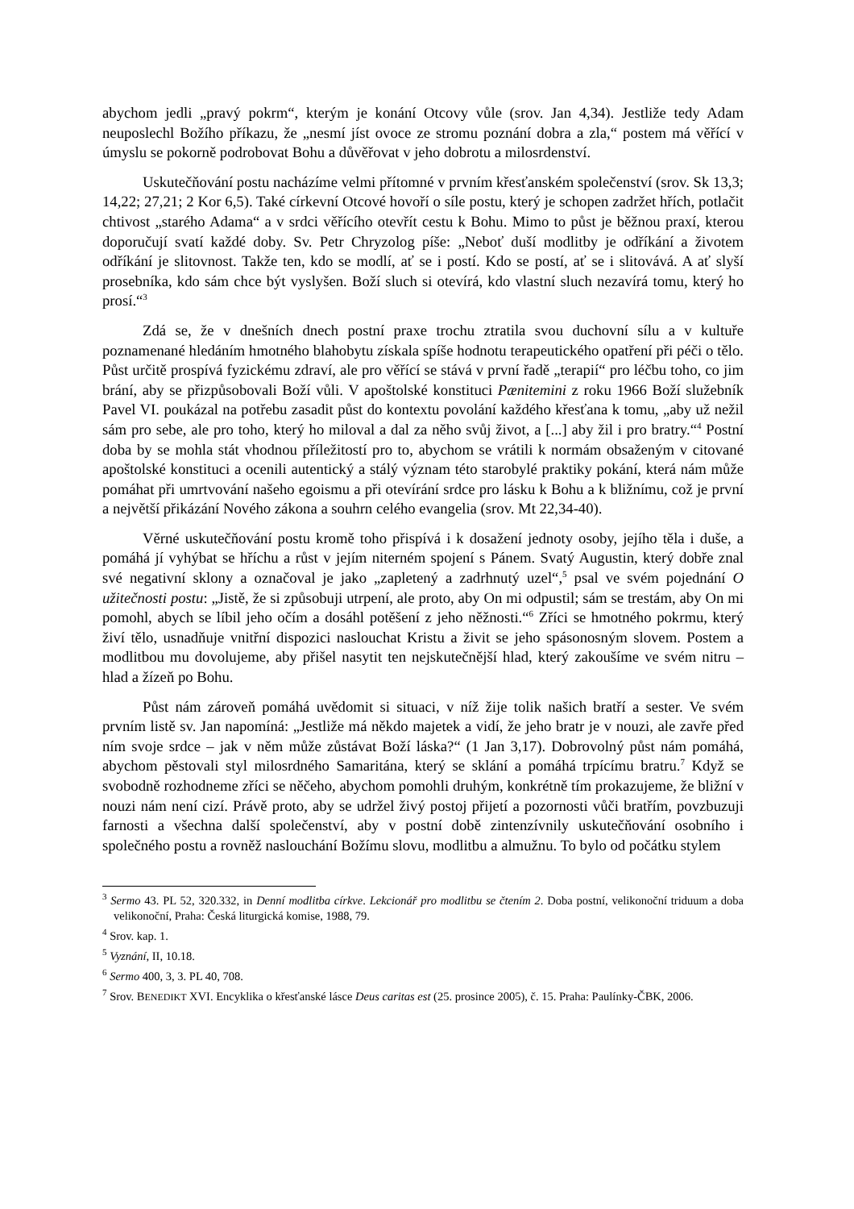abychom jedli „pravý pokrm“, kterým je konání Otcovy vůle (srov. Jan 4,34). Jestliže tedy Adam neuposlechl Božího příkazu, že „nesmí jíst ovoce ze stromu poznání dobra a zla,“ postem má věřící v úmyslu se pokorně podrobovat Bohu a důvěřovat v jeho dobrotu a milosrdenství.
Uskutečňování postu nacházíme velmi přítomné v prvním křesťanském společenství (srov. Sk 13,3; 14,22; 27,21; 2 Kor 6,5). Také církevní Otcové hovoří o síle postu, který je schopen zadržet hřích, potlačit chtivost „starého Adama“ a v srdci věřícího otevřít cestu k Bohu. Mimo to půst je běžnou praxí, kterou doporučují svatí každé doby. Sv. Petr Chryzolog píše: „Neboť duší modlitby je odříkání a životem odříkání je slitovnost. Takže ten, kdo se modlí, ať se i postí. Kdo se postí, ať se i slitovává. A ať slyší prosebníka, kdo sám chce být vyslyšen. Boží sluch si otevírá, kdo vlastní sluch nezavírá tomu, který ho prosí.“<sup>3</sup>
Zdá se, že v dnešních dnech postní praxe trochu ztratila svou duchovní sílu a v kultuře poznamenané hledáním hmotného blahobytu získala spíše hodnotu terapeutického opatření při péči o tělo. Půst určitě prospívá fyzickému zdraví, ale pro věřící se stává v první řadě „terapií“ pro léčbu toho, co jim brání, aby se přizpůsobovali Boží vůli. V apoštolské konstituci Pænitemini z roku 1966 Boží služebník Pavel VI. poukázal na potřebu zasadit půst do kontextu povolání každého křesťana k tomu, „aby už nežil sám pro sebe, ale pro toho, který ho miloval a dal za něho svůj život, a [...] aby žil i pro bratry.“<sup>4</sup> Postní doba by se mohla stát vhodnou příležitostí pro to, abychom se vrátili k normám obsaženým v citované apoštolské konstituci a ocenili autentický a stálý význam této starobylé praktiky pokání, která nám může pomáhat při umrtvování našeho egoismu a při otevírání srdce pro lásku k Bohu a k bližnímu, což je první a největší přikázání Nového zákona a souhrn celého evangelia (srov. Mt 22,34-40).
Věrné uskutečňování postu kromě toho přispívá i k dosažení jednoty osoby, jejího těla i duše, a pomáhá jí vyhýbat se hříchu a růst v jejím niterném spojení s Pánem. Svatý Augustin, který dobře znal své negativní sklony a označoval je jako „zapletený a zadrhnutý uzel“,<sup>5</sup> psal ve svém pojednání O užitečnosti postu: „Jistě, že si způsobuji utrpení, ale proto, aby On mi odpustil; sám se trestám, aby On mi pomohl, abych se líbil jeho očím a dosáhl potěšení z jeho něžnosti.“<sup>6</sup> Zříci se hmotného pokrmu, který živí tělo, usnadňuje vnitřní dispozici naslouchat Kristu a živit se jeho spásonosným slovem. Postem a modlitbou mu dovolujeme, aby přišel nasytit ten nejskutečnější hlad, který zakoušíme ve svém nitru – hlad a žízeň po Bohu.
Půst nám zároveň pomáhá uvědomit si situaci, v níž žije tolik našich bratří a sester. Ve svém prvním listě sv. Jan napomíná: „Jestliže má někdo majetek a vidí, že jeho bratr je v nouzi, ale zavře před ním svoje srdce – jak v něm může zůstávat Boží láska?“ (1 Jan 3,17). Dobrovolný půst nám pomáhá, abychom pěstovali styl milosrdného Samaritána, který se sklání a pomáhá trpícímu bratru.<sup>7</sup> Když se svobodně rozhodneme zříci se něčeho, abychom pomohli druhým, konkrétně tím prokazujeme, že bližní v nouzi nám není cizí. Právě proto, aby se udržel živý postoj přijetí a pozornosti vůči bratřím, povzbuzuji farnosti a všechna další společenství, aby v postní době zintenzívnily uskutečňování osobního i společného postu a rovněž naslouchání Božímu slovu, modlitbu a almužnu. To bylo od počátku stylem
<sup>3</sup> Sermo 43. PL 52, 320.332, in Denní modlitba církve. Lekcionář pro modlitbu se čtením 2. Doba postní, velikonoční triduum a doba velikonoční, Praha: Česká liturgická komise, 1988, 79.
<sup>4</sup> Srov. kap. 1.
<sup>5</sup> Vyznání, II, 10.18.
<sup>6</sup> Sermo 400, 3, 3. PL 40, 708.
<sup>7</sup> Srov. BENEDIKT XVI. Encyklika o křesťanské lásce Deus caritas est (25. prosince 2005), č. 15. Praha: Paulínky-ČBK, 2006.